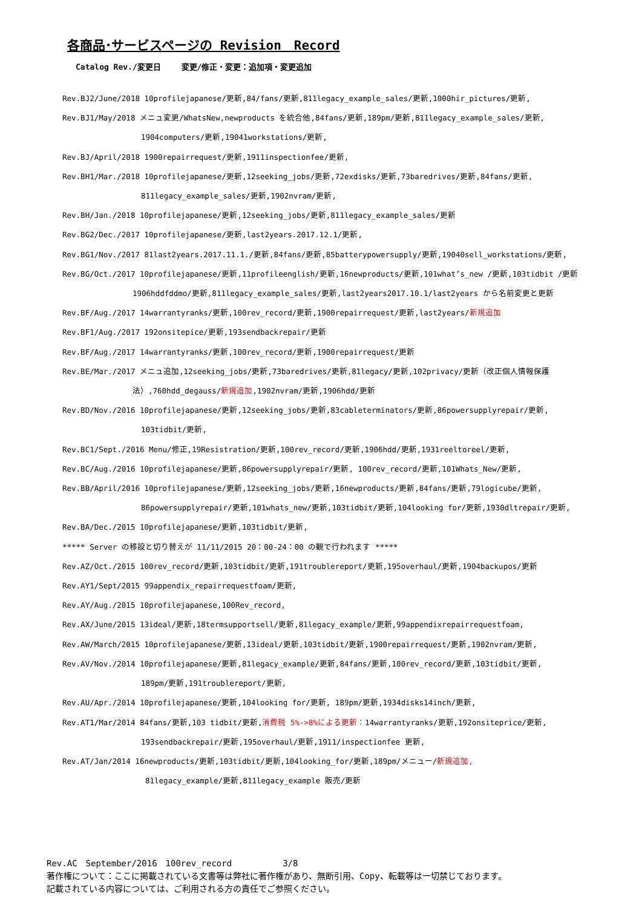各商品･サービスページの Revision　Record
Catalog Rev./変更日　　 変更/修正・変更：追加項・変更追加
Rev.BJ2/June/2018 10profilejapanese/更新,84/fans/更新,811legacy_example_sales/更新,1000hir_pictures/更新,
Rev.BJ1/May/2018 メニュ変更/WhatsNew,newproducts を統合他,84fans/更新,189pm/更新,811legacy_example_sales/更新,
1904computers/更新,19041workstations/更新,
Rev.BJ/April/2018 1900repairrequest/更新,1911inspectionfee/更新,
Rev.BH1/Mar./2018 10profilejapanese/更新,12seeking_jobs/更新,72exdisks/更新,73baredrives/更新,84fans/更新,
811legacy_example_sales/更新,1902nvram/更新,
Rev.BH/Jan./2018 10profilejapanese/更新,12seeking_jobs/更新,811legacy_example_sales/更新
Rev.BG2/Dec./2017 10profilejapanese/更新,last2years.2017.12.1/更新,
Rev.BG1/Nov./2017 81last2years.2017.11.1./更新,84fans/更新,85batterypowersupply/更新,19040sell_workstations/更新,
Rev.BG/Oct./2017 10profilejapanese/更新,11profileenglish/更新,16newproducts/更新,101what’s_new /更新,103tidbit /更新
1906hddfddmo/更新,811legacy_example_sales/更新,last2years2017.10.1/last2years から名前変更と更新
Rev.BF/Aug./2017 14warrantyranks/更新,100rev_record/更新,1900repairrequest/更新,last2years/新規追加
Rev.BF1/Aug./2017 192onsitepice/更新,193sendbackrepair/更新
Rev.BF/Aug./2017 14warrantyranks/更新,100rev_record/更新,1900repairrequest/更新
Rev.BE/Mar./2017 メニュ追加,12seeking_jobs/更新,73baredrives/更新,81legacy/更新,102privacy/更新（改正個人情報保護
法）,760hdd_degauss/新規追加,1902nvram/更新,1906hdd/更新
Rev.BD/Nov./2016 10profilejapanese/更新,12seeking_jobs/更新,83cableterminators/更新,86powersupplyrepair/更新,
103tidbit/更新,
Rev.BC1/Sept./2016 Menu/修正,19Resistration/更新,100rev_record/更新,1906hdd/更新,1931reeltoreel/更新,
Rev.BC/Aug./2016 10profilejapanese/更新,86powersupplyrepair/更新, 100rev_record/更新,101Whats_New/更新,
Rev.BB/April/2016 10profilejapanese/更新,12seeking_jobs/更新,16newproducts/更新,84fans/更新,79logicube/更新,
86powersupplyrepair/更新,101whats_new/更新,103tidbit/更新,104looking for/更新,1930dltrepair/更新,
Rev.BA/Dec./2015 10profilejapanese/更新,103tidbit/更新,
***** Server の移設と切り替えが 11/11/2015 20：00-24：00 の観で行われます *****
Rev.AZ/Oct./2015 100rev_record/更新,103tidbit/更新,191troublereport/更新,195overhaul/更新,1904backupos/更新
Rev.AY1/Sept/2015 99appendix_repairrequestfoam/更新,
Rev.AY/Aug./2015 10profilejapanese,100Rev_record,
Rev.AX/June/2015 13ideal/更新,18termsupportsell/更新,81legacy_example/更新,99appendixrepairrequestfoam,
Rev.AW/March/2015 10profilejapanese/更新,13ideal/更新,103tidbit/更新,1900repairrequest/更新,1902nvram/更新,
Rev.AV/Nov./2014 10profilejapanese/更新,81legacy_example/更新,84fans/更新,100rev_record/更新,103tidbit/更新,
189pm/更新,191troublereport/更新,
Rev.AU/Apr./2014 10profilejapanese/更新,104looking for/更新, 189pm/更新,1934disks14inch/更新,
Rev.AT1/Mar/2014 84fans/更新,103 tidbit/更新,消費税 5%->8%による更新：14warrantyranks/更新,192onsiteprice/更新,
193sendbackrepair/更新,195overhaul/更新,1911/inspectionfee 更新,
Rev.AT/Jan/2014 16newproducts/更新,103tidbit/更新,104looking_for/更新,189pm/メニュー/新規追加,
81legacy_example/更新,811legacy_example 販売/更新
Rev.AC　September/2016　100rev_record　　　　　　3/8
著作権について：ここに掲載されている文書等は弊社に著作権があり、無断引用、Copy、転載等は一切禁じております。
記載されている内容については、ご利用される方の責任でご参照ください。